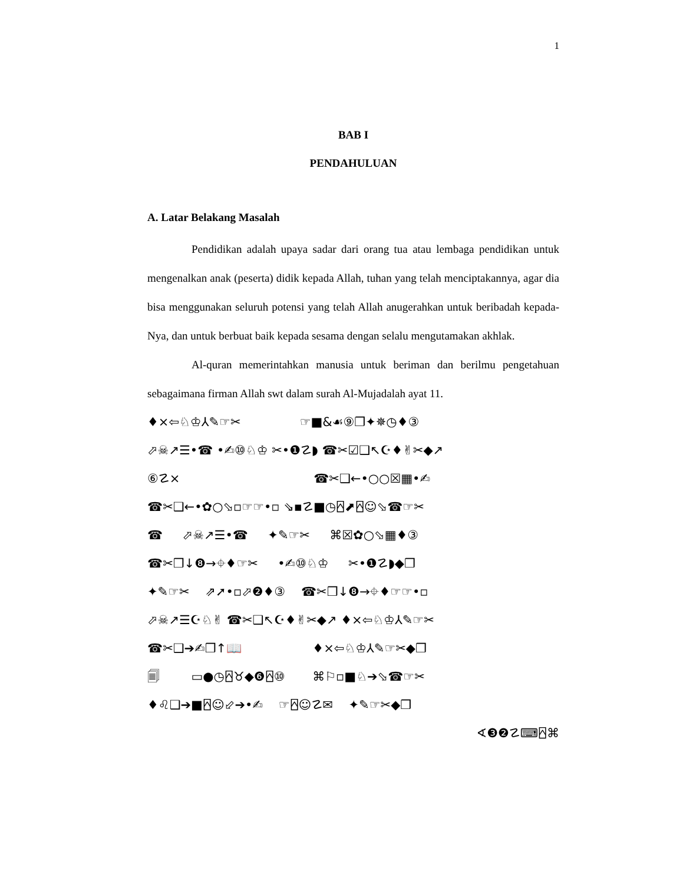1
BAB I
PENDAHULUAN
A. Latar Belakang Masalah
Pendidikan adalah upaya sadar dari orang tua atau lembaga pendidikan untuk mengenalkan anak (peserta) didik kepada Allah, tuhan yang telah menciptakannya, agar dia bisa menggunakan seluruh potensi yang telah Allah anugerahkan untuk beribadah kepada-Nya, dan untuk berbuat baik kepada sesama dengan selalu mengutamakan akhlak.
Al-quran memerintahkan manusia untuk beriman dan berilmu pengetahuan sebagaimana firman Allah swt dalam surah Al-Mujadalah ayat 11.
♦×⇦♘♔⅄✎☞✂ ☞■&☙⑨❐✦✵◷♦③
⬀☠↗☰•☎ •✍⑩♘♔ ✂•❶☡◗ ☎✂☑❑↖☪♦✌✂◆↗
⑥☡× ☎✂❑←•○○☒▦•✍
☎✂❑←•✿○⬂▫☞☞•▫ ⇘▪☡■◷⍓⬈⍓☺⬂☎☞✂
☎ ⬀☠↗☰•☎ ✦✎☞✂ ⌘☒✿○⬂▦♦③
☎✂❒↓❽→⌖♦☞✂ •✍⑩♘♔ ✂•❶☡◗◆❒
✦✎☞✂ ⇗➚•▫⬀❷♦③ ☎✂❒↓❽→⌖♦☞☞•▫
⬀☠↗☰☪♘✌ ☎✂❑↖☪♦✌✂◆↗ ♦×⇦♘♔⅄✎☞✂
☎✂❑➔✍❒↑📖 ♦×⇦♘♔⅄✎☞✂◆❒
🗐 ▭●◷⍓♉◆❻⍓⑩ ⌘⚐▫■♘➔⬂☎☞✂
♦♌❑➔■⍓☺⬃➔•✍ ☞⍓☺☡✉ ✦✎☞✂◆❒
∢❸❷☡⌨⍓⌘